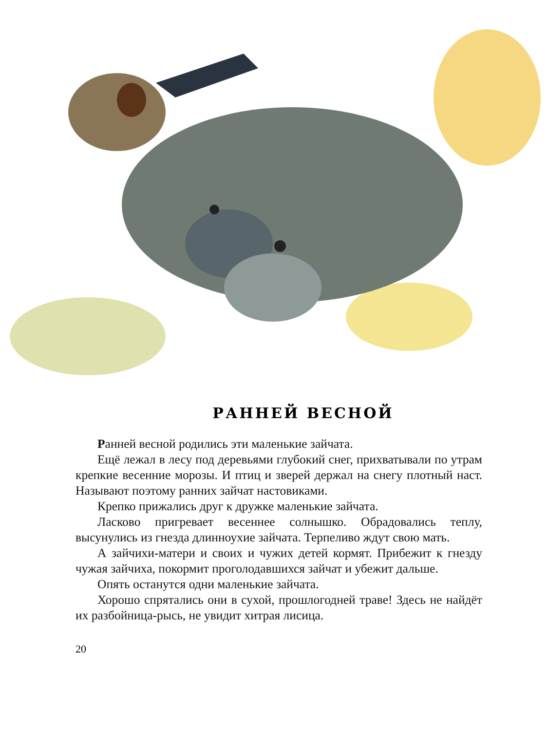РАННЕЙ ВЕСНОЙ
Ранней весной родились эти маленькие зайчата.
Ещё лежал в лесу под деревьями глубокий снег, прихватывали по утрам крепкие весенние морозы. И птиц и зверей держал на снегу плотный наст. Называют поэтому ранних зайчат настовиками.
Крепко прижались друг к дружке маленькие зайчата.
Ласково пригревает весеннее солнышко. Обрадовались теплу, высунулись из гнезда длинноухие зайчата. Терпеливо ждут свою мать.
А зайчихи-матери и своих и чужих детей кормят. Прибежит к гнезду чужая зайчиха, покормит проголодавшихся зайчат и убежит дальше.
Опять останутся одни маленькие зайчата.
Хорошо спрятались они в сухой, прошлогодней траве! Здесь не найдёт их разбойница-рысь, не увидит хитрая лисица.
20